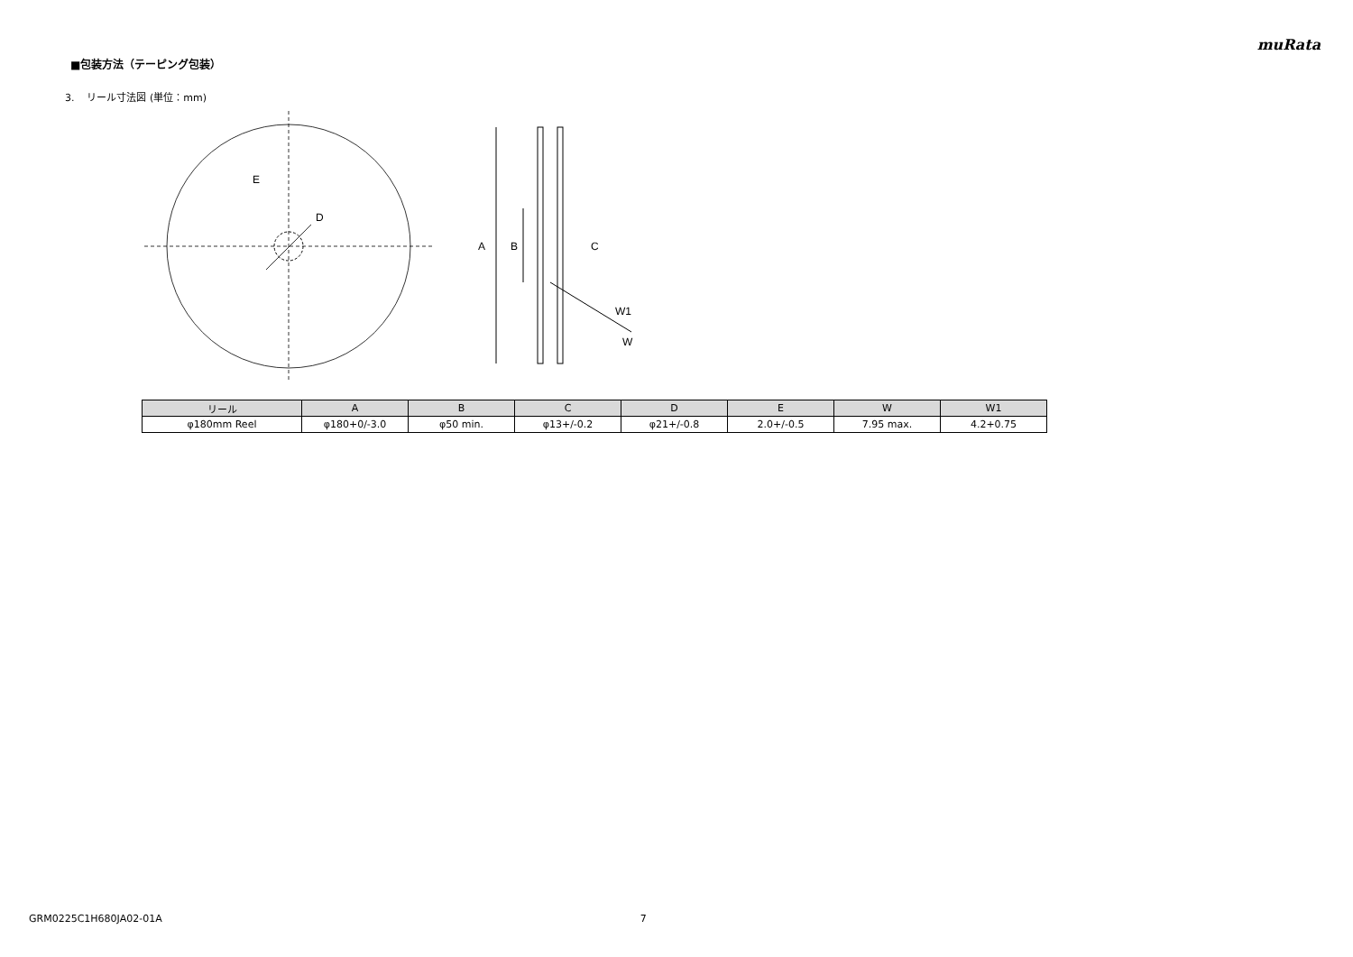muRata
■包装方法（テーピング包装）
3. リール寸法図 (単位：mm)
E
D
A
B
C
W1
W
| リール | A | B | C | D | E | W | W1 |
| --- | --- | --- | --- | --- | --- | --- | --- |
| φ180mm Reel | φ180+0/-3.0 | φ50 min. | φ13+/-0.2 | φ21+/-0.8 | 2.0+/-0.5 | 7.95 max. | 4.2+0.75 |
GRM0225C1H680JA02-01A 7